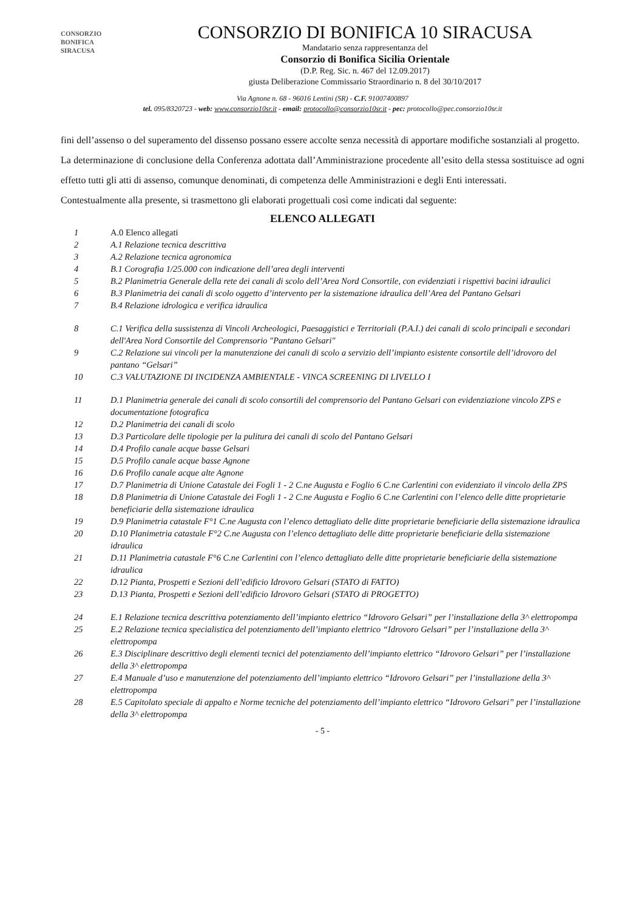CONSORZIO
BONIFICA
SIRACUSA
CONSORZIO DI BONIFICA 10 SIRACUSA
Mandatario senza rappresentanza del
Consorzio di Bonifica Sicilia Orientale
(D.P. Reg. Sic. n. 467 del 12.09.2017)
giusta Deliberazione Commissario Straordinario n. 8 del 30/10/2017
Via Agnone n. 68 - 96016 Lentini (SR) - C.F. 91007400897
tel. 095/8320723 - web: www.consorzio10sr.it - email: protocollo@consorzio10sr.it - pec: protocollo@pec.consorzio10sr.it
fini dell’assenso o del superamento del dissenso possano essere accolte senza necessità di apportare modifiche sostanziali al progetto.
La determinazione di conclusione della Conferenza adottata dall’Amministrazione procedente all’esito della stessa sostituisce ad ogni effetto tutti gli atti di assenso, comunque denominati, di competenza delle Amministrazioni e degli Enti interessati.
Contestualmente alla presente, si trasmettono gli elaborati progettuali così come indicati dal seguente:
ELENCO ALLEGATI
| 1 | A.0 Elenco allegati |
| 2 | A.1 Relazione tecnica descrittiva |
| 3 | A.2 Relazione tecnica agronomica |
| 4 | B.1 Corografia 1/25.000 con indicazione dell’area degli interventi |
| 5 | B.2 Planimetria Generale della rete dei canali di scolo dell’Area Nord Consortile, con evidenziati i rispettivi bacini idraulici |
| 6 | B.3 Planimetria dei canali di scolo oggetto d’intervento per la sistemazione idraulica dell’Area del Pantano Gelsari |
| 7 | B.4 Relazione idrologica e verifica idraulica |
| 8 | C.1 Verifica della sussistenza di Vincoli Archeologici, Paesaggistici e Territoriali (P.A.I.) dei canali di scolo principali e secondari dell'Area Nord Consortile del Comprensorio "Pantano Gelsari" |
| 9 | C.2 Relazione sui vincoli per la manutenzione dei canali di scolo a servizio dell’impianto esistente consortile dell’idrovoro del pantano “Gelsari” |
| 10 | C.3 VALUTAZIONE DI INCIDENZA AMBIENTALE - VINCA SCREENING DI LIVELLO I |
| 11 | D.1 Planimetria generale dei canali di scolo consortili del comprensorio del Pantano Gelsari con evidenziazione vincolo ZPS e documentazione fotografica |
| 12 | D.2 Planimetria dei canali di scolo |
| 13 | D.3 Particolare delle tipologie per la pulitura dei canali di scolo del Pantano Gelsari |
| 14 | D.4 Profilo canale acque basse Gelsari |
| 15 | D.5 Profilo canale acque basse Agnone |
| 16 | D.6 Profilo canale acque alte Agnone |
| 17 | D.7 Planimetria di Unione Catastale dei Fogli 1 - 2 C.ne Augusta e Foglio 6 C.ne Carlentini con evidenziato il vincolo della ZPS |
| 18 | D.8 Planimetria di Unione Catastale dei Fogli 1 - 2 C.ne Augusta e Foglio 6 C.ne Carlentini con l’elenco delle ditte proprietarie beneficiarie della sistemazione idraulica |
| 19 | D.9 Planimetria catastale F°1 C.ne Augusta con l’elenco dettagliato delle ditte proprietarie beneficiarie della sistemazione idraulica |
| 20 | D.10 Planimetria catastale F°2 C.ne Augusta con l’elenco dettagliato delle ditte proprietarie beneficiarie della sistemazione idraulica |
| 21 | D.11 Planimetria catastale F°6 C.ne Carlentini con l’elenco dettagliato delle ditte proprietarie beneficiarie della sistemazione idraulica |
| 22 | D.12 Pianta, Prospetti e Sezioni dell’edificio Idrovoro Gelsari (STATO di FATTO) |
| 23 | D.13 Pianta, Prospetti e Sezioni dell’edificio Idrovoro Gelsari (STATO di PROGETTO) |
| 24 | E.1 Relazione tecnica descrittiva potenziamento dell’impianto elettrico “Idrovoro Gelsari” per l’installazione della 3^ elettropompa |
| 25 | E.2 Relazione tecnica specialistica del potenziamento dell’impianto elettrico “Idrovoro Gelsari” per l’installazione della 3^ elettropompa |
| 26 | E.3 Disciplinare descrittivo degli elementi tecnici del potenziamento dell’impianto elettrico “Idrovoro Gelsari” per l’installazione della 3^ elettropompa |
| 27 | E.4 Manuale d’uso e manutenzione del potenziamento dell’impianto elettrico “Idrovoro Gelsari” per l’installazione della 3^ elettropompa |
| 28 | E.5 Capitolato speciale di appalto e Norme tecniche del potenziamento dell’impianto elettrico “Idrovoro Gelsari” per l’installazione della 3^ elettropompa |
- 5 -